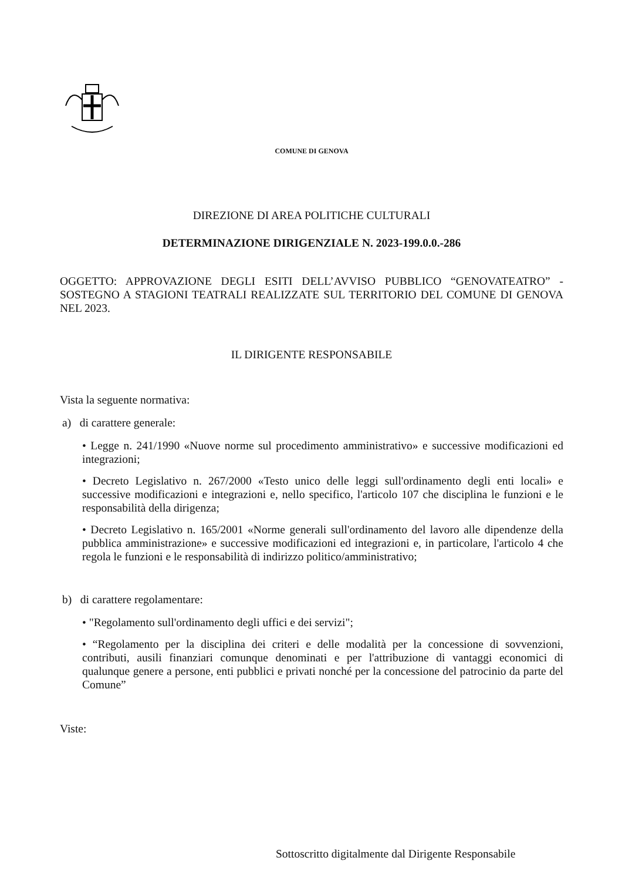COMUNE DI GENOVA
DIREZIONE DI AREA POLITICHE CULTURALI
DETERMINAZIONE DIRIGENZIALE N. 2023-199.0.0.-286
OGGETTO: APPROVAZIONE DEGLI ESITI DELL’AVVISO PUBBLICO “GENOVATEATRO” - SOSTEGNO A STAGIONI TEATRALI REALIZZATE SUL TERRITORIO DEL COMUNE DI GENOVA NEL 2023.
IL DIRIGENTE RESPONSABILE
Vista la seguente normativa:
a) di carattere generale:
• Legge n. 241/1990 «Nuove norme sul procedimento amministrativo» e successive modificazioni ed integrazioni;
• Decreto Legislativo n. 267/2000 «Testo unico delle leggi sull'ordinamento degli enti locali» e successive modificazioni e integrazioni e, nello specifico, l'articolo 107 che disciplina le funzioni e le responsabilità della dirigenza;
• Decreto Legislativo n. 165/2001 «Norme generali sull'ordinamento del lavoro alle dipendenze della pubblica amministrazione» e successive modificazioni ed integrazioni e, in particolare, l'articolo 4 che regola le funzioni e le responsabilità di indirizzo politico/amministrativo;
b) di carattere regolamentare:
• "Regolamento sull'ordinamento degli uffici e dei servizi";
• “Regolamento per la disciplina dei criteri e delle modalità per la concessione di sovvenzioni, contributi, ausili finanziari comunque denominati e per l'attribuzione di vantaggi economici di qualunque genere a persone, enti pubblici e privati nonché per la concessione del patrocinio da parte del Comune”
Viste:
Sottoscritto digitalmente dal Dirigente Responsabile